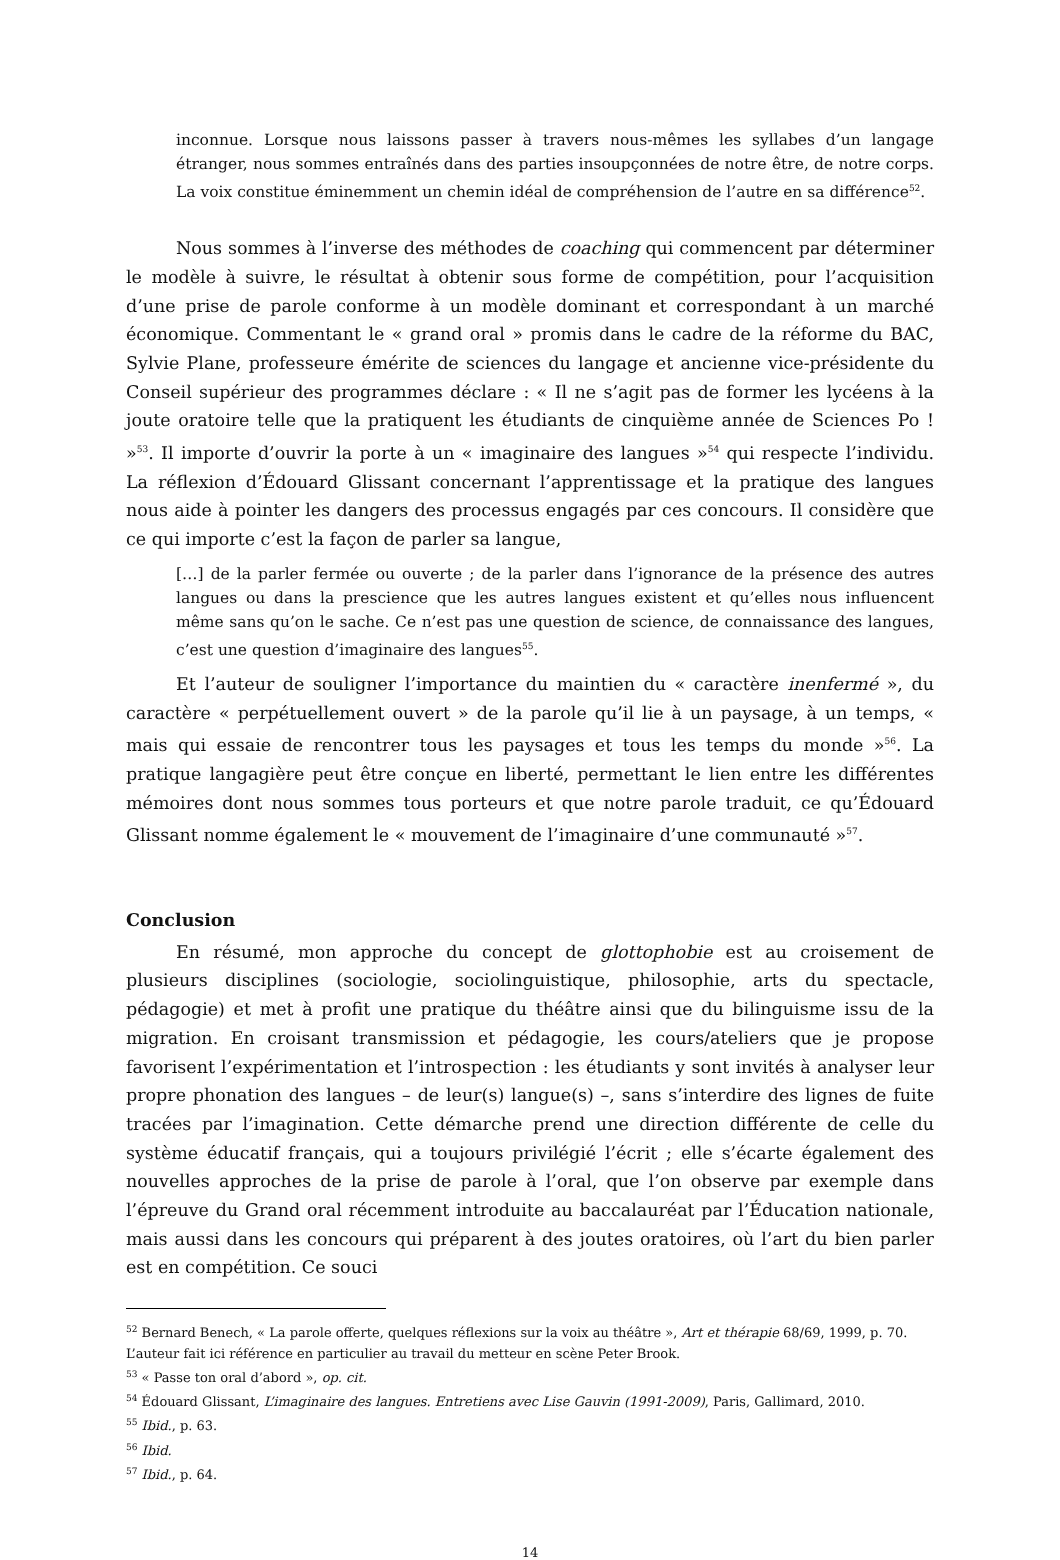inconnue. Lorsque nous laissons passer à travers nous-mêmes les syllabes d’un langage étranger, nous sommes entraînés dans des parties insoupçonnées de notre être, de notre corps. La voix constitue éminemment un chemin idéal de compréhension de l’autre en sa différence<sup>52</sup>.
Nous sommes à l’inverse des méthodes de coaching qui commencent par déterminer le modèle à suivre, le résultat à obtenir sous forme de compétition, pour l’acquisition d’une prise de parole conforme à un modèle dominant et correspondant à un marché économique. Commentant le « grand oral » promis dans le cadre de la réforme du BAC, Sylvie Plane, professeure émérite de sciences du langage et ancienne vice-présidente du Conseil supérieur des programmes déclare : « Il ne s’agit pas de former les lycéens à la joute oratoire telle que la pratiquent les étudiants de cinquième année de Sciences Po ! »<sup>53</sup>. Il importe d’ouvrir la porte à un « imaginaire des langues »<sup>54</sup> qui respecte l’individu. La réflexion d’Édouard Glissant concernant l’apprentissage et la pratique des langues nous aide à pointer les dangers des processus engagés par ces concours. Il considère que ce qui importe c’est la façon de parler sa langue,
[…] de la parler fermée ou ouverte ; de la parler dans l’ignorance de la présence des autres langues ou dans la prescience que les autres langues existent et qu’elles nous influencent même sans qu’on le sache. Ce n’est pas une question de science, de connaissance des langues, c’est une question d’imaginaire des langues<sup>55</sup>.
Et l’auteur de souligner l’importance du maintien du « caractère inenfermé », du caractère « perpétuellement ouvert » de la parole qu’il lie à un paysage, à un temps, « mais qui essaie de rencontrer tous les paysages et tous les temps du monde »<sup>56</sup>. La pratique langagière peut être conçue en liberté, permettant le lien entre les différentes mémoires dont nous sommes tous porteurs et que notre parole traduit, ce qu’Édouard Glissant nomme également le « mouvement de l’imaginaire d’une communauté »<sup>57</sup>.
Conclusion
En résumé, mon approche du concept de glottophobie est au croisement de plusieurs disciplines (sociologie, sociolinguistique, philosophie, arts du spectacle, pédagogie) et met à profit une pratique du théâtre ainsi que du bilinguisme issu de la migration. En croisant transmission et pédagogie, les cours/ateliers que je propose favorisent l’expérimentation et l’introspection : les étudiants y sont invités à analyser leur propre phonation des langues – de leur(s) langue(s) –, sans s’interdire des lignes de fuite tracées par l’imagination. Cette démarche prend une direction différente de celle du système éducatif français, qui a toujours privilégié l’écrit ; elle s’écarte également des nouvelles approches de la prise de parole à l’oral, que l’on observe par exemple dans l’épreuve du Grand oral récemment introduite au baccalauréat par l’Éducation nationale, mais aussi dans les concours qui préparent à des joutes oratoires, où l’art du bien parler est en compétition. Ce souci
<sup>52</sup> Bernard Benech, « La parole offerte, quelques réflexions sur la voix au théâtre », Art et thérapie 68/69, 1999, p. 70. L’auteur fait ici référence en particulier au travail du metteur en scène Peter Brook.
<sup>53</sup> « Passe ton oral d’abord », op. cit.
<sup>54</sup> Édouard Glissant, L’imaginaire des langues. Entretiens avec Lise Gauvin (1991-2009), Paris, Gallimard, 2010.
<sup>55</sup> Ibid., p. 63.
<sup>56</sup> Ibid.
<sup>57</sup> Ibid., p. 64.
14